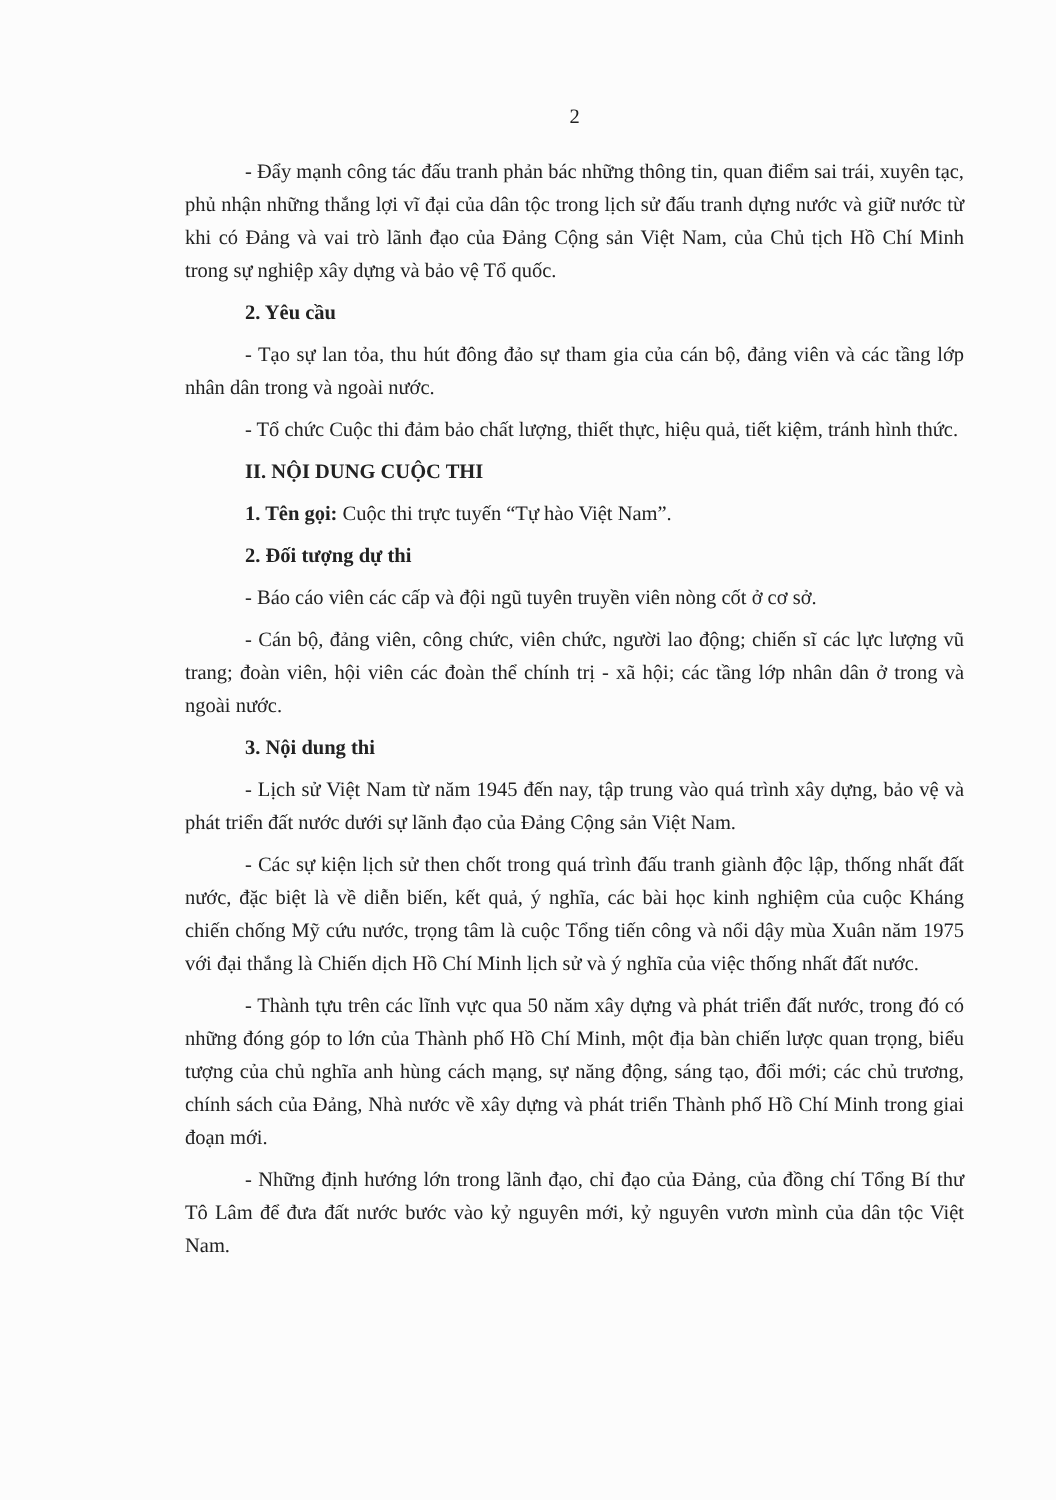2
- Đẩy mạnh công tác đấu tranh phản bác những thông tin, quan điểm sai trái, xuyên tạc, phủ nhận những thắng lợi vĩ đại của dân tộc trong lịch sử đấu tranh dựng nước và giữ nước từ khi có Đảng và vai trò lãnh đạo của Đảng Cộng sản Việt Nam, của Chủ tịch Hồ Chí Minh trong sự nghiệp xây dựng và bảo vệ Tổ quốc.
2. Yêu cầu
- Tạo sự lan tỏa, thu hút đông đảo sự tham gia của cán bộ, đảng viên và các tầng lớp nhân dân trong và ngoài nước.
- Tổ chức Cuộc thi đảm bảo chất lượng, thiết thực, hiệu quả, tiết kiệm, tránh hình thức.
II. NỘI DUNG CUỘC THI
1. Tên gọi: Cuộc thi trực tuyến “Tự hào Việt Nam”.
2. Đối tượng dự thi
- Báo cáo viên các cấp và đội ngũ tuyên truyền viên nòng cốt ở cơ sở.
- Cán bộ, đảng viên, công chức, viên chức, người lao động; chiến sĩ các lực lượng vũ trang; đoàn viên, hội viên các đoàn thể chính trị - xã hội; các tầng lớp nhân dân ở trong và ngoài nước.
3. Nội dung thi
- Lịch sử Việt Nam từ năm 1945 đến nay, tập trung vào quá trình xây dựng, bảo vệ và phát triển đất nước dưới sự lãnh đạo của Đảng Cộng sản Việt Nam.
- Các sự kiện lịch sử then chốt trong quá trình đấu tranh giành độc lập, thống nhất đất nước, đặc biệt là về diễn biến, kết quả, ý nghĩa, các bài học kinh nghiệm của cuộc Kháng chiến chống Mỹ cứu nước, trọng tâm là cuộc Tổng tiến công và nổi dậy mùa Xuân năm 1975 với đại thắng là Chiến dịch Hồ Chí Minh lịch sử và ý nghĩa của việc thống nhất đất nước.
- Thành tựu trên các lĩnh vực qua 50 năm xây dựng và phát triển đất nước, trong đó có những đóng góp to lớn của Thành phố Hồ Chí Minh, một địa bàn chiến lược quan trọng, biểu tượng của chủ nghĩa anh hùng cách mạng, sự năng động, sáng tạo, đổi mới; các chủ trương, chính sách của Đảng, Nhà nước về xây dựng và phát triển Thành phố Hồ Chí Minh trong giai đoạn mới.
- Những định hướng lớn trong lãnh đạo, chỉ đạo của Đảng, của đồng chí Tổng Bí thư Tô Lâm để đưa đất nước bước vào kỷ nguyên mới, kỷ nguyên vươn mình của dân tộc Việt Nam.